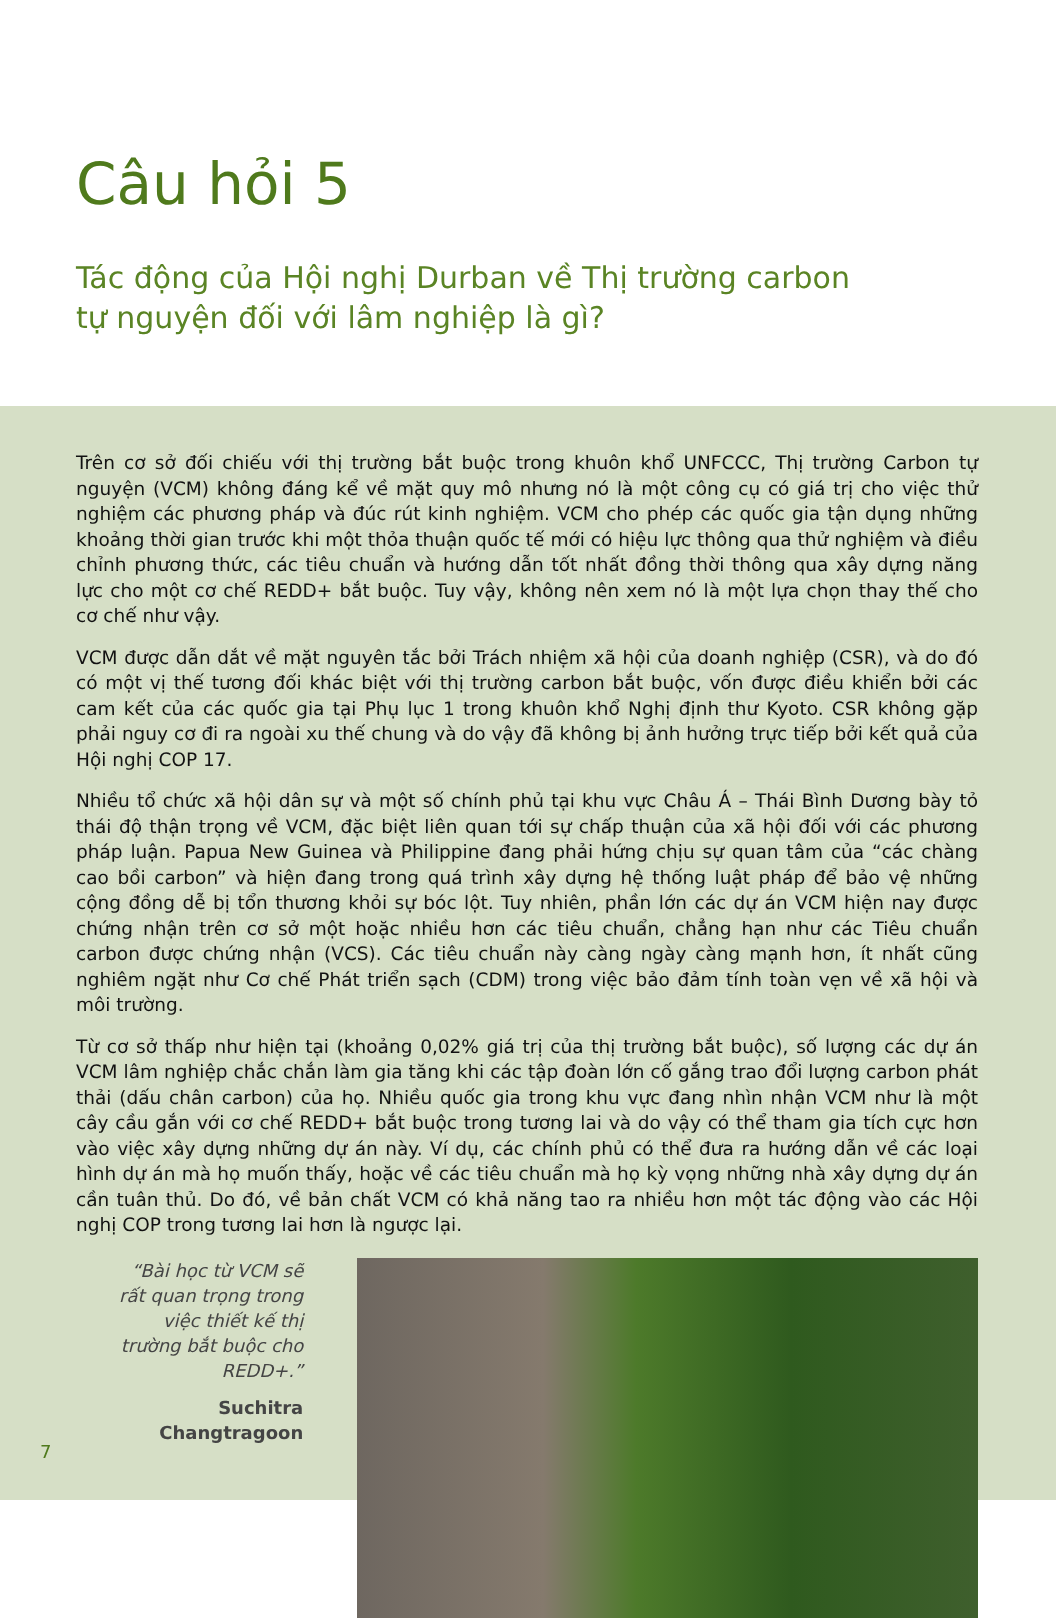Câu hỏi 5
Tác động của Hội nghị Durban về Thị trường carbon
tự nguyện đối với lâm nghiệp là gì?
Trên cơ sở đối chiếu với thị trường bắt buộc trong khuôn khổ UNFCCC, Thị trường Carbon tự nguyện (VCM) không đáng kể về mặt quy mô nhưng nó là một công cụ có giá trị cho việc thử nghiệm các phương pháp và đúc rút kinh nghiệm. VCM cho phép các quốc gia tận dụng những khoảng thời gian trước khi một thỏa thuận quốc tế mới có hiệu lực thông qua thử nghiệm và điều chỉnh phương thức, các tiêu chuẩn và hướng dẫn tốt nhất đồng thời thông qua xây dựng năng lực cho một cơ chế REDD+ bắt buộc. Tuy vậy, không nên xem nó là một lựa chọn thay thế cho cơ chế như vậy.
VCM được dẫn dắt về mặt nguyên tắc bởi Trách nhiệm xã hội của doanh nghiệp (CSR), và do đó có một vị thế tương đối khác biệt với thị trường carbon bắt buộc, vốn được điều khiển bởi các cam kết của các quốc gia tại Phụ lục 1 trong khuôn khổ Nghị định thư Kyoto. CSR không gặp phải nguy cơ đi ra ngoài xu thế chung và do vậy đã không bị ảnh hưởng trực tiếp bởi kết quả của Hội nghị COP 17.
Nhiều tổ chức xã hội dân sự và một số chính phủ tại khu vực Châu Á – Thái Bình Dương bày tỏ thái độ thận trọng về VCM, đặc biệt liên quan tới sự chấp thuận của xã hội đối với các phương pháp luận. Papua New Guinea và Philippine đang phải hứng chịu sự quan tâm của “các chàng cao bồi carbon” và hiện đang trong quá trình xây dựng hệ thống luật pháp để bảo vệ những cộng đồng dễ bị tổn thương khỏi sự bóc lột. Tuy nhiên, phần lớn các dự án VCM hiện nay được chứng nhận trên cơ sở một hoặc nhiều hơn các tiêu chuẩn, chẳng hạn như các Tiêu chuẩn carbon được chứng nhận (VCS). Các tiêu chuẩn này càng ngày càng mạnh hơn, ít nhất cũng nghiêm ngặt như Cơ chế Phát triển sạch (CDM) trong việc bảo đảm tính toàn vẹn về xã hội và môi trường.
Từ cơ sở thấp như hiện tại (khoảng 0,02% giá trị của thị trường bắt buộc), số lượng các dự án VCM lâm nghiệp chắc chắn làm gia tăng khi các tập đoàn lớn cố gắng trao đổi lượng carbon phát thải (dấu chân carbon) của họ. Nhiều quốc gia trong khu vực đang nhìn nhận VCM như là một cây cầu gắn với cơ chế REDD+ bắt buộc trong tương lai và do vậy có thể tham gia tích cực hơn vào việc xây dựng những dự án này. Ví dụ, các chính phủ có thể đưa ra hướng dẫn về các loại hình dự án mà họ muốn thấy, hoặc về các tiêu chuẩn mà họ kỳ vọng những nhà xây dựng dự án cần tuân thủ. Do đó, về bản chất VCM có khả năng tao ra nhiều hơn một tác động vào các Hội nghị COP trong tương lai hơn là ngược lại.
“Bài học từ VCM sẽ rất quan trọng trong việc thiết kế thị trường bắt buộc cho REDD+.”
Suchitra Changtragoon
7